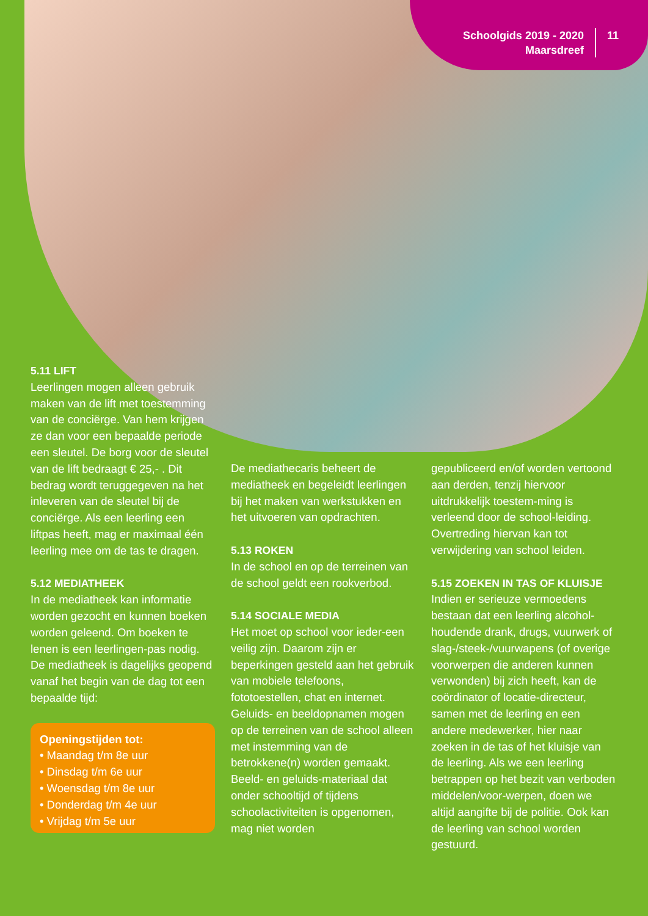Schoolgids 2019 - 2020
Maarsdreef
11
5.11 LIFT
Leerlingen mogen alleen gebruik maken van de lift met toestemming van de conciërge. Van hem krijgen ze dan voor een bepaalde periode een sleutel. De borg voor de sleutel van de lift bedraagt € 25,- . Dit bedrag wordt teruggegeven na het inleveren van de sleutel bij de conciërge. Als een leerling een liftpas heeft, mag er maximaal één leerling mee om de tas te dragen.
5.12 MEDIATHEEK
In de mediatheek kan informatie worden gezocht en kunnen boeken worden geleend. Om boeken te lenen is een leerlingen-pas nodig. De mediatheek is dagelijks geopend vanaf het begin van de dag tot een bepaalde tijd:
Openingstijden tot:
• Maandag t/m 8e uur
• Dinsdag t/m 6e uur
• Woensdag t/m 8e uur
• Donderdag t/m 4e uur
• Vrijdag t/m 5e uur
De mediathecaris beheert de mediatheek en begeleidt leerlingen bij het maken van werkstukken en het uitvoeren van opdrachten.
5.13 ROKEN
In de school en op de terreinen van de school geldt een rookverbod.
5.14 SOCIALE MEDIA
Het moet op school voor ieder-een veilig zijn. Daarom zijn er beperkingen gesteld aan het gebruik van mobiele telefoons, fototoestellen, chat en internet. Geluids- en beeldopnamen mogen op de terreinen van de school alleen met instemming van de betrokkene(n) worden gemaakt. Beeld- en geluids-materiaal dat onder schooltijd of tijdens schoolactiviteiten is opgenomen, mag niet worden
gepubliceerd en/of worden vertoond aan derden, tenzij hiervoor uitdrukkelijk toestem-ming is verleend door de school-leiding. Overtreding hiervan kan tot verwijdering van school leiden.
5.15 ZOEKEN IN TAS OF KLUISJE
Indien er serieuze vermoedens bestaan dat een leerling alcohol-houdende drank, drugs, vuurwerk of slag-/steek-/vuurwapens (of overige voorwerpen die anderen kunnen verwonden) bij zich heeft, kan de coördinator of locatie-directeur, samen met de leerling en een andere medewerker, hier naar zoeken in de tas of het kluisje van de leerling. Als we een leerling betrappen op het bezit van verboden middelen/voor-werpen, doen we altijd aangifte bij de politie. Ook kan de leerling van school worden gestuurd.